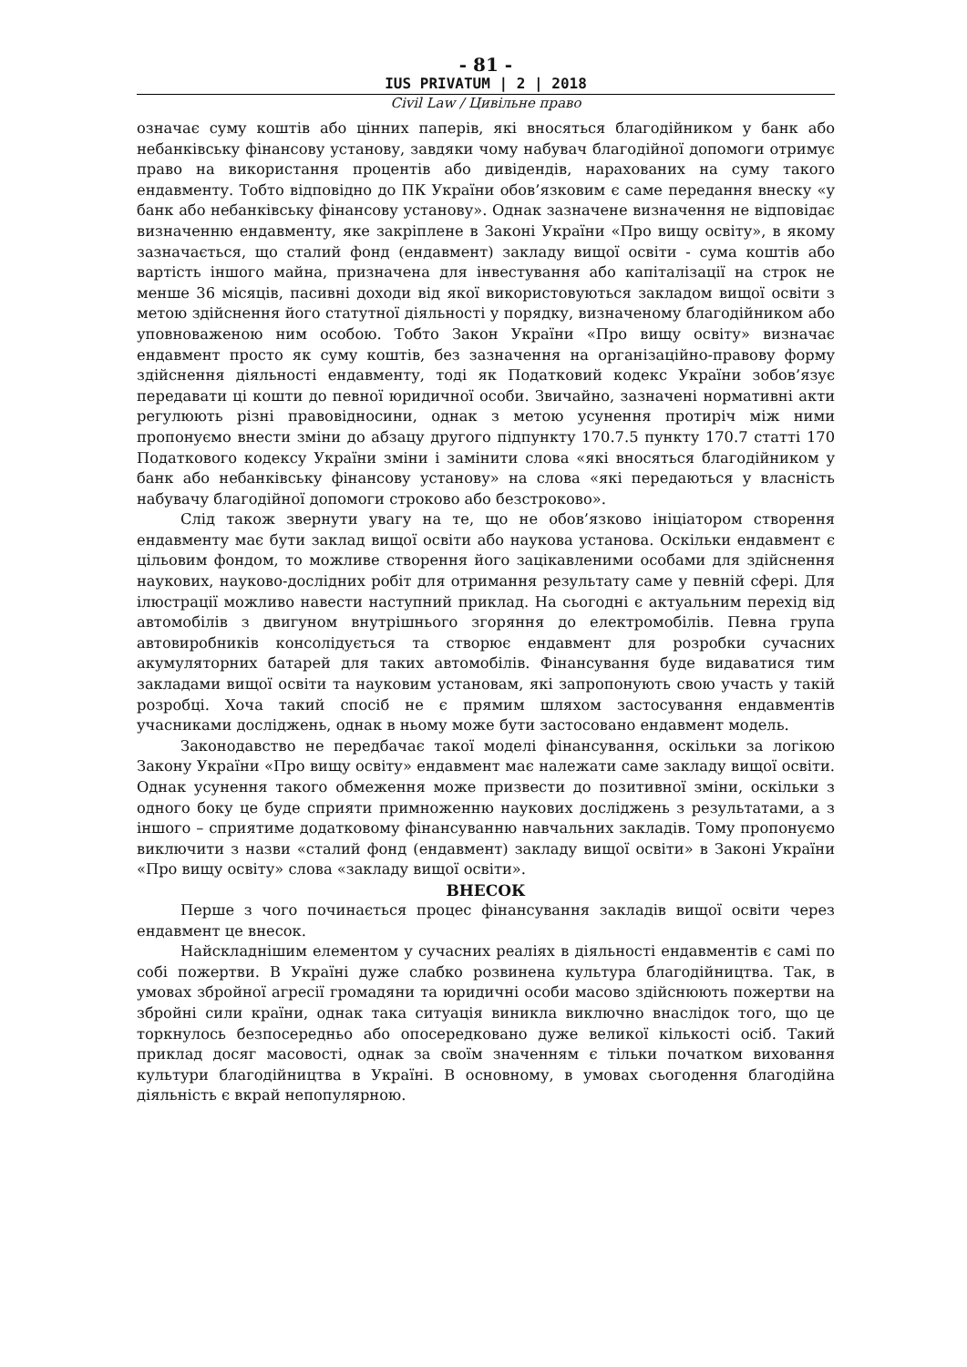- 81 -
IUS PRIVATUM | 2 | 2018
Civil Law / Цивільне право
означає суму коштів або цінних паперів, які вносяться благодійником у банк або небанківську фінансову установу, завдяки чому набувач благодійної допомоги отримує право на використання процентів або дивідендів, нарахованих на суму такого ендавменту. Тобто відповідно до ПК України обов’язковим є саме передання внеску «у банк або небанківську фінансову установу». Однак зазначене визначення не відповідає визначенню ендавменту, яке закріплене в Законі України «Про вищу освіту», в якому зазначається, що сталий фонд (ендавмент) закладу вищої освіти - сума коштів або вартість іншого майна, призначена для інвестування або капіталізації на строк не менше 36 місяців, пасивні доходи від якої використовуються закладом вищої освіти з метою здійснення його статутної діяльності у порядку, визначеному благодійником або уповноваженою ним особою. Тобто Закон України «Про вищу освіту» визначає ендавмент просто як суму коштів, без зазначення на організаційно-правову форму здійснення діяльності ендавменту, тоді як Податковий кодекс України зобов’язує передавати ці кошти до певної юридичної особи. Звичайно, зазначені нормативні акти регулюють різні правовідносини, однак з метою усунення протиріч між ними пропонуємо внести зміни до абзацу другого підпункту 170.7.5 пункту 170.7 статті 170 Податкового кодексу України зміни і замінити слова «які вносяться благодійником у банк або небанківську фінансову установу» на слова «які передаються у власність набувачу благодійної допомоги строково або безстроково».
Слід також звернути увагу на те, що не обов’язково ініціатором створення ендавменту має бути заклад вищої освіти або наукова установа. Оскільки ендавмент є цільовим фондом, то можливе створення його зацікавленими особами для здійснення наукових, науково-дослідних робіт для отримання результату саме у певній сфері. Для ілюстрації можливо навести наступний приклад. На сьогодні є актуальним перехід від автомобілів з двигуном внутрішнього згоряння до електромобілів. Певна група автовиробників консолідується та створює ендавмент для розробки сучасних акумуляторних батарей для таких автомобілів. Фінансування буде видаватися тим закладами вищої освіти та науковим установам, які запропонують свою участь у такій розробці. Хоча такий спосіб не є прямим шляхом застосування ендавментів учасниками досліджень, однак в ньому може бути застосовано ендавмент модель.
Законодавство не передбачає такої моделі фінансування, оскільки за логікою Закону України «Про вищу освіту» ендавмент має належати саме закладу вищої освіти. Однак усунення такого обмеження може призвести до позитивної зміни, оскільки з одного боку це буде сприяти примноженню наукових досліджень з результатами, а з іншого – сприятиме додатковому фінансуванню навчальних закладів. Тому пропонуємо виключити з назви «сталий фонд (ендавмент) закладу вищої освіти» в Законі України «Про вищу освіту» слова «закладу вищої освіти».
ВНЕСОК
Перше з чого починається процес фінансування закладів вищої освіти через ендавмент це внесок.
Найскладнішим елементом у сучасних реаліях в діяльності ендавментів є самі по собі пожертви. В Україні дуже слабко розвинена культура благодійництва. Так, в умовах збройної агресії громадяни та юридичні особи масово здійснюють пожертви на збройні сили країни, однак така ситуація виникла виключно внаслідок того, що це торкнулось безпосередньо або опосередковано дуже великої кількості осіб. Такий приклад досяг масовості, однак за своїм значенням є тільки початком виховання культури благодійництва в Україні. В основному, в умовах сьогодення благодійна діяльність є вкрай непопулярною.